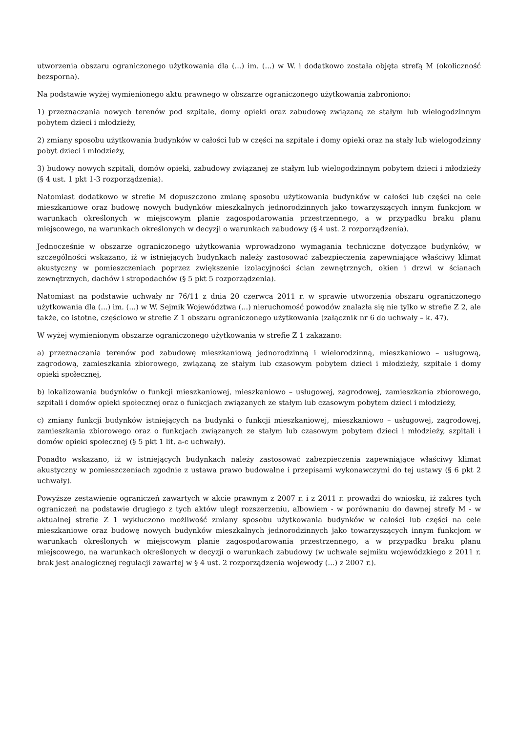utworzenia obszaru ograniczonego użytkowania dla (...) im. (...) w W. i dodatkowo została objęta strefą M (okoliczność bezsporna).
Na podstawie wyżej wymienionego aktu prawnego w obszarze ograniczonego użytkowania zabroniono:
1) przeznaczania nowych terenów pod szpitale, domy opieki oraz zabudowę związaną ze stałym lub wielogodzinnym pobytem dzieci i młodzieży,
2) zmiany sposobu użytkowania budynków w całości lub w części na szpitale i domy opieki oraz na stały lub wielogodzinny pobyt dzieci i młodzieży,
3) budowy nowych szpitali, domów opieki, zabudowy związanej ze stałym lub wielogodzinnym pobytem dzieci i młodzieży (§ 4 ust. 1 pkt 1-3 rozporządzenia).
Natomiast dodatkowo w strefie M dopuszczono zmianę sposobu użytkowania budynków w całości lub części na cele mieszkaniowe oraz budowę nowych budynków mieszkalnych jednorodzinnych jako towarzyszących innym funkcjom w warunkach określonych w miejscowym planie zagospodarowania przestrzennego, a w przypadku braku planu miejscowego, na warunkach określonych w decyzji o warunkach zabudowy (§ 4 ust. 2 rozporządzenia).
Jednocześnie w obszarze ograniczonego użytkowania wprowadzono wymagania techniczne dotyczące budynków, w szczególności wskazano, iż w istniejących budynkach należy zastosować zabezpieczenia zapewniające właściwy klimat akustyczny w pomieszczeniach poprzez zwiększenie izolacyjności ścian zewnętrznych, okien i drzwi w ścianach zewnętrznych, dachów i stropodachów (§ 5 pkt 5 rozporządzenia).
Natomiast na podstawie uchwały nr 76/11 z dnia 20 czerwca 2011 r. w sprawie utworzenia obszaru ograniczonego użytkowania dla (...) im. (...) w W. Sejmik Województwa (...) nieruchomość powodów znalazła się nie tylko w strefie Z 2, ale także, co istotne, częściowo w strefie Z 1 obszaru ograniczonego użytkowania (załącznik nr 6 do uchwały – k. 47).
W wyżej wymienionym obszarze ograniczonego użytkowania w strefie Z 1 zakazano:
a) przeznaczania terenów pod zabudowę mieszkaniową jednorodzinną i wielorodzinną, mieszkaniowo – usługową, zagrodową, zamieszkania zbiorowego, związaną ze stałym lub czasowym pobytem dzieci i młodzieży, szpitale i domy opieki społecznej,
b) lokalizowania budynków o funkcji mieszkaniowej, mieszkaniowo – usługowej, zagrodowej, zamieszkania zbiorowego, szpitali i domów opieki społecznej oraz o funkcjach związanych ze stałym lub czasowym pobytem dzieci i młodzieży,
c) zmiany funkcji budynków istniejących na budynki o funkcji mieszkaniowej, mieszkaniowo – usługowej, zagrodowej, zamieszkania zbiorowego oraz o funkcjach związanych ze stałym lub czasowym pobytem dzieci i młodzieży, szpitali i domów opieki społecznej (§ 5 pkt 1 lit. a-c uchwały).
Ponadto wskazano, iż w istniejących budynkach należy zastosować zabezpieczenia zapewniające właściwy klimat akustyczny w pomieszczeniach zgodnie z ustawa prawo budowalne i przepisami wykonawczymi do tej ustawy (§ 6 pkt 2 uchwały).
Powyższe zestawienie ograniczeń zawartych w akcie prawnym z 2007 r. i z 2011 r. prowadzi do wniosku, iż zakres tych ograniczeń na podstawie drugiego z tych aktów uległ rozszerzeniu, albowiem - w porównaniu do dawnej strefy M - w aktualnej strefie Z 1 wykluczono możliwość zmiany sposobu użytkowania budynków w całości lub części na cele mieszkaniowe oraz budowę nowych budynków mieszkalnych jednorodzinnych jako towarzyszących innym funkcjom w warunkach określonych w miejscowym planie zagospodarowania przestrzennego, a w przypadku braku planu miejscowego, na warunkach określonych w decyzji o warunkach zabudowy (w uchwale sejmiku wojewódzkiego z 2011 r. brak jest analogicznej regulacji zawartej w § 4 ust. 2 rozporządzenia wojewody (...) z 2007 r.).